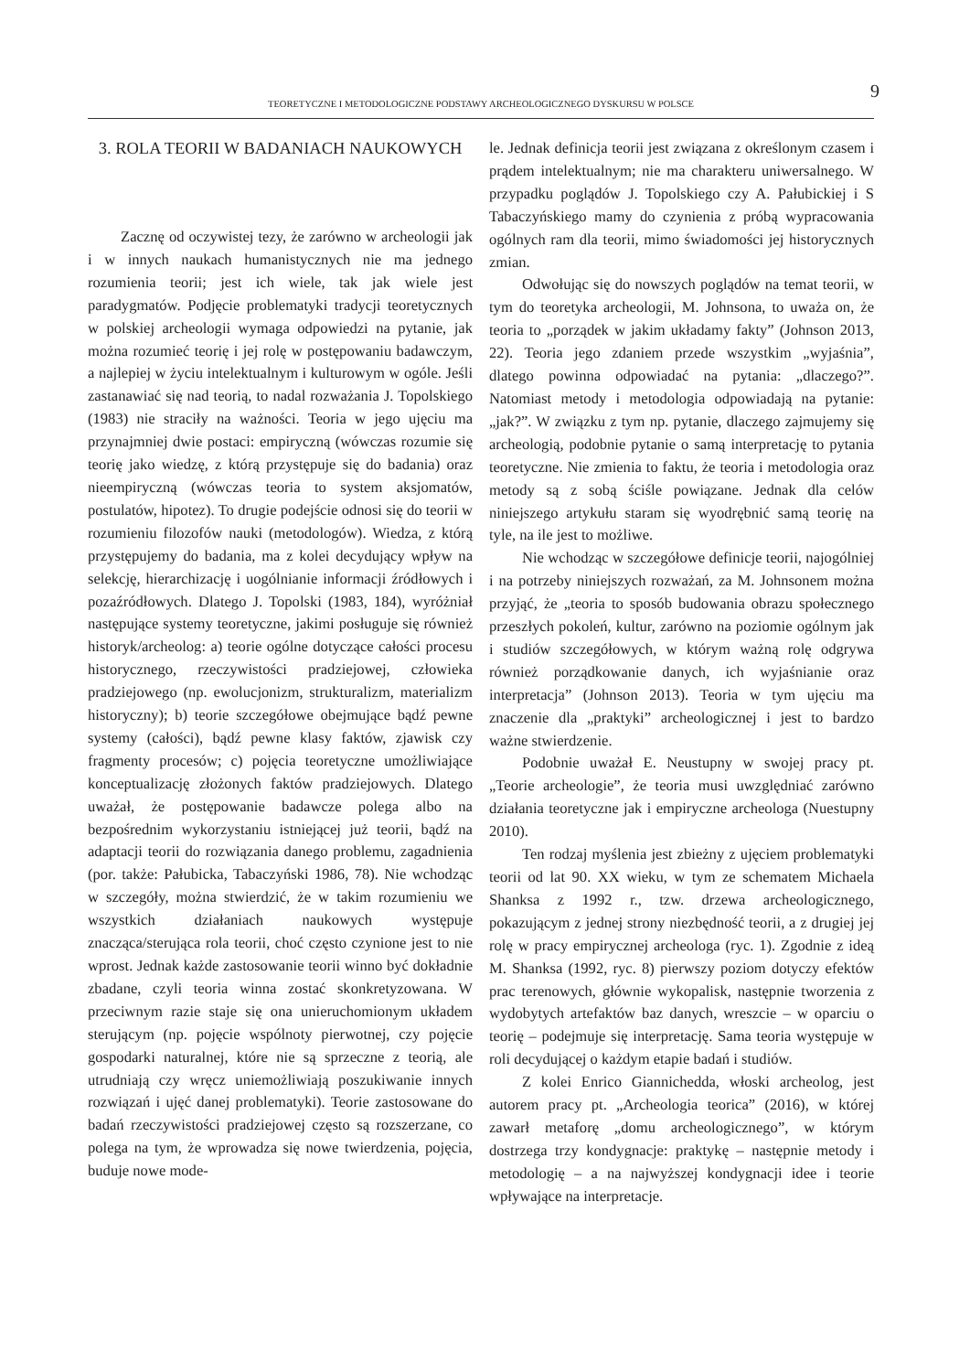9
TEORETYCZNE I METODOLOGICZNE PODSTAWY ARCHEOLOGICZNEGO DYSKURSU W POLSCE
3. ROLA TEORII W BADANIACH NAUKOWYCH
Zacznę od oczywistej tezy, że zarówno w archeologii jak i w innych naukach humanistycznych nie ma jednego rozumienia teorii; jest ich wiele, tak jak wiele jest paradygmatów. Podjęcie problematyki tradycji teoretycznych w polskiej archeologii wymaga odpowiedzi na pytanie, jak można rozumieć teorię i jej rolę w postępowaniu badawczym, a najlepiej w życiu intelektualnym i kulturowym w ogóle. Jeśli zastanawiać się nad teorią, to nadal rozważania J. Topolskiego (1983) nie straciły na ważności. Teoria w jego ujęciu ma przynajmniej dwie postaci: empiryczną (wówczas rozumie się teorię jako wiedzę, z którą przystępuje się do badania) oraz nieempiryczną (wówczas teoria to system aksjomatów, postulatów, hipotez). To drugie podejście odnosi się do teorii w rozumieniu filozofów nauki (metodologów). Wiedza, z którą przystępujemy do badania, ma z kolei decydujący wpływ na selekcję, hierarchizację i uogólnianie informacji źródłowych i pozaźródłowych. Dlatego J. Topolski (1983, 184), wyróżniał następujące systemy teoretyczne, jakimi posługuje się również historyk/archeolog: a) teorie ogólne dotyczące całości procesu historycznego, rzeczywistości pradziejowej, człowieka pradziejowego (np. ewolucjonizm, strukturalizm, materializm historyczny); b) teorie szczegółowe obejmujące bądź pewne systemy (całości), bądź pewne klasy faktów, zjawisk czy fragmenty procesów; c) pojęcia teoretyczne umożliwiające konceptualizację złożonych faktów pradziejowych. Dlatego uważał, że postępowanie badawcze polega albo na bezpośrednim wykorzystaniu istniejącej już teorii, bądź na adaptacji teorii do rozwiązania danego problemu, zagadnienia (por. także: Pałubicka, Tabaczyński 1986, 78). Nie wchodząc w szczegóły, można stwierdzić, że w takim rozumieniu we wszystkich działaniach naukowych występuje znacząca/sterująca rola teorii, choć często czynione jest to nie wprost. Jednak każde zastosowanie teorii winno być dokładnie zbadane, czyli teoria winna zostać skonkretyzowana. W przeciwnym razie staje się ona unieruchomionym układem sterującym (np. pojęcie wspólnoty pierwotnej, czy pojęcie gospodarki naturalnej, które nie są sprzeczne z teorią, ale utrudniają czy wręcz uniemożliwiają poszukiwanie innych rozwiązań i ujęć danej problematyki). Teorie zastosowane do badań rzeczywistości pradziejowej często są rozszerzane, co polega na tym, że wprowadza się nowe twierdzenia, pojęcia, buduje nowe mode-
le. Jednak definicja teorii jest związana z określonym czasem i prądem intelektualnym; nie ma charakteru uniwersalnego. W przypadku poglądów J. Topolskiego czy A. Pałubickiej i S Tabaczyńskiego mamy do czynienia z próbą wypracowania ogólnych ram dla teorii, mimo świadomości jej historycznych zmian.
Odwołując się do nowszych poglądów na temat teorii, w tym do teoretyka archeologii, M. Johnsona, to uważa on, że teoria to „porządek w jakim układamy fakty” (Johnson 2013, 22). Teoria jego zdaniem przede wszystkim „wyjaśnia”, dlatego powinna odpowiadać na pytania: „dlaczego?”. Natomiast metody i metodologia odpowiadają na pytanie: „jak?”. W związku z tym np. pytanie, dlaczego zajmujemy się archeologią, podobnie pytanie o samą interpretację to pytania teoretyczne. Nie zmienia to faktu, że teoria i metodologia oraz metody są z sobą ściśle powiązane. Jednak dla celów niniejszego artykułu staram się wyodrębnić samą teorię na tyle, na ile jest to możliwe.
Nie wchodząc w szczegółowe definicje teorii, najogólniej i na potrzeby niniejszych rozważań, za M. Johnsonem można przyjąć, że „teoria to sposób budowania obrazu społecznego przeszłych pokoleń, kultur, zarówno na poziomie ogólnym jak i studiów szczegółowych, w którym ważną rolę odgrywa również porządkowanie danych, ich wyjaśnianie oraz interpretacja” (Johnson 2013). Teoria w tym ujęciu ma znaczenie dla „praktyki” archeologicznej i jest to bardzo ważne stwierdzenie.
Podobnie uważał E. Neustupny w swojej pracy pt. „Teorie archeologie”, że teoria musi uwzględniać zarówno działania teoretyczne jak i empiryczne archeologa (Nuestupny 2010).
Ten rodzaj myślenia jest zbieżny z ujęciem problematyki teorii od lat 90. XX wieku, w tym ze schematem Michaela Shanksa z 1992 r., tzw. drzewa archeologicznego, pokazującym z jednej strony niezbędność teorii, a z drugiej jej rolę w pracy empirycznej archeologa (ryc. 1). Zgodnie z ideą M. Shanksa (1992, ryc. 8) pierwszy poziom dotyczy efektów prac terenowych, głównie wykopalisk, następnie tworzenia z wydobytych artefaktów baz danych, wreszcie – w oparciu o teorię – podejmuje się interpretację. Sama teoria występuje w roli decydującej o każdym etapie badań i studiów.
Z kolei Enrico Giannichedda, włoski archeolog, jest autorem pracy pt. „Archeologia teorica” (2016), w której zawarł metaforę „domu archeologicznego”, w którym dostrzega trzy kondygnacje: praktykę – następnie metody i metodologię – a na najwyższej kondygnacji idee i teorie wpływające na interpretacje.